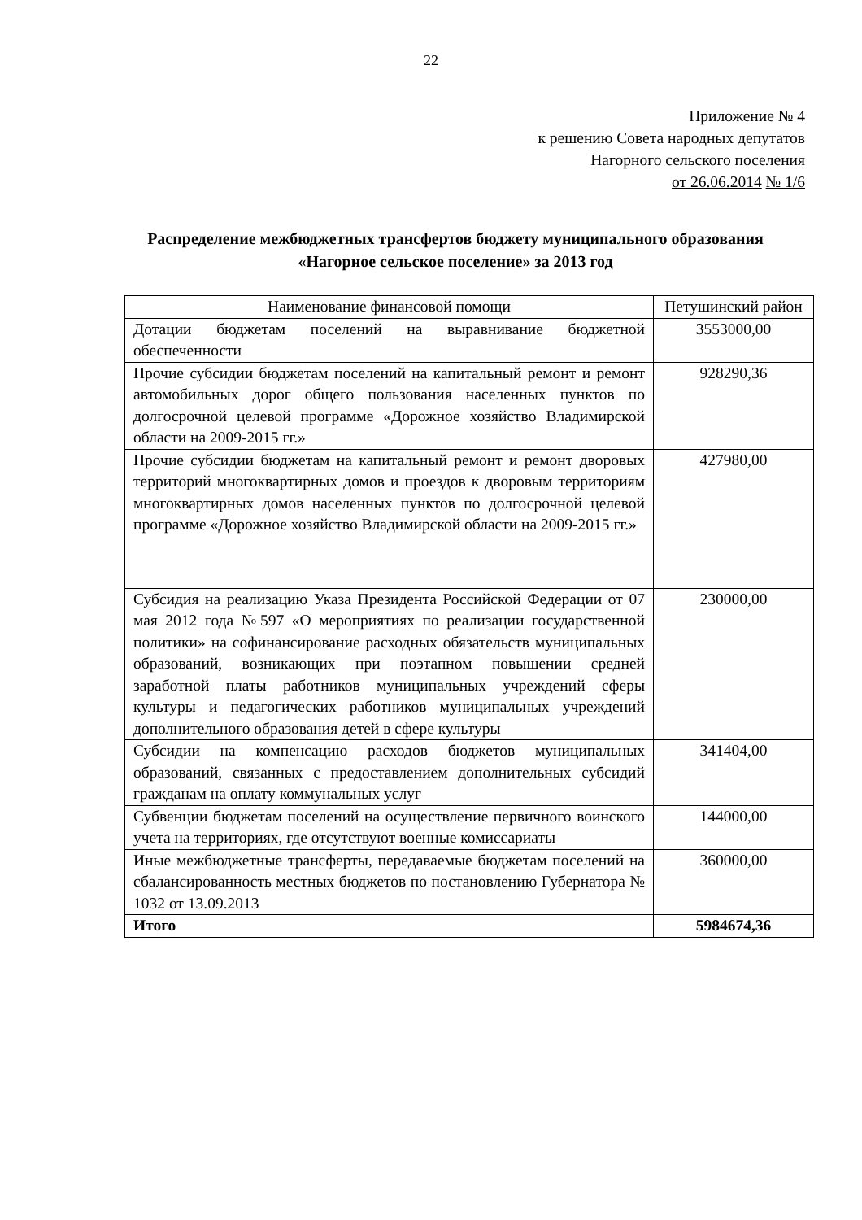22
Приложение № 4
к решению Совета народных депутатов
Нагорного сельского поселения
от 26.06.2014 № 1/6
Распределение межбюджетных трансфертов бюджету муниципального образования «Нагорное сельское поселение» за 2013 год
| Наименование финансовой помощи | Петушинский район |
| Дотации бюджетам поселений на выравнивание бюджетной обеспеченности | 3553000,00 |
| Прочие субсидии бюджетам поселений на капитальный ремонт и ремонт автомобильных дорог общего пользования населенных пунктов по долгосрочной целевой программе «Дорожное хозяйство Владимирской области на 2009-2015 гг.» | 928290,36 |
| Прочие субсидии бюджетам на капитальный ремонт и ремонт дворовых территорий многоквартирных домов и проездов к дворовым территориям многоквартирных домов населенных пунктов по долгосрочной целевой программе «Дорожное хозяйство Владимирской области на 2009-2015 гг.» | 427980,00 |
| Субсидия на реализацию Указа Президента Российской Федерации от 07 мая 2012 года №597 «О мероприятиях по реализации государственной политики» на софинансирование расходных обязательств муниципальных образований, возникающих при поэтапном повышении средней заработной платы работников муниципальных учреждений сферы культуры и педагогических работников муниципальных учреждений дополнительного образования детей в сфере культуры | 230000,00 |
| Субсидии на компенсацию расходов бюджетов муниципальных образований, связанных с предоставлением дополнительных субсидий гражданам на оплату коммунальных услуг | 341404,00 |
| Субвенции бюджетам поселений на осуществление первичного воинского учета на территориях, где отсутствуют военные комиссариаты | 144000,00 |
| Иные межбюджетные трансферты, передаваемые бюджетам поселений на сбалансированность местных бюджетов по постановлению Губернатора № 1032 от 13.09.2013 | 360000,00 |
| Итого | 5984674,36 |